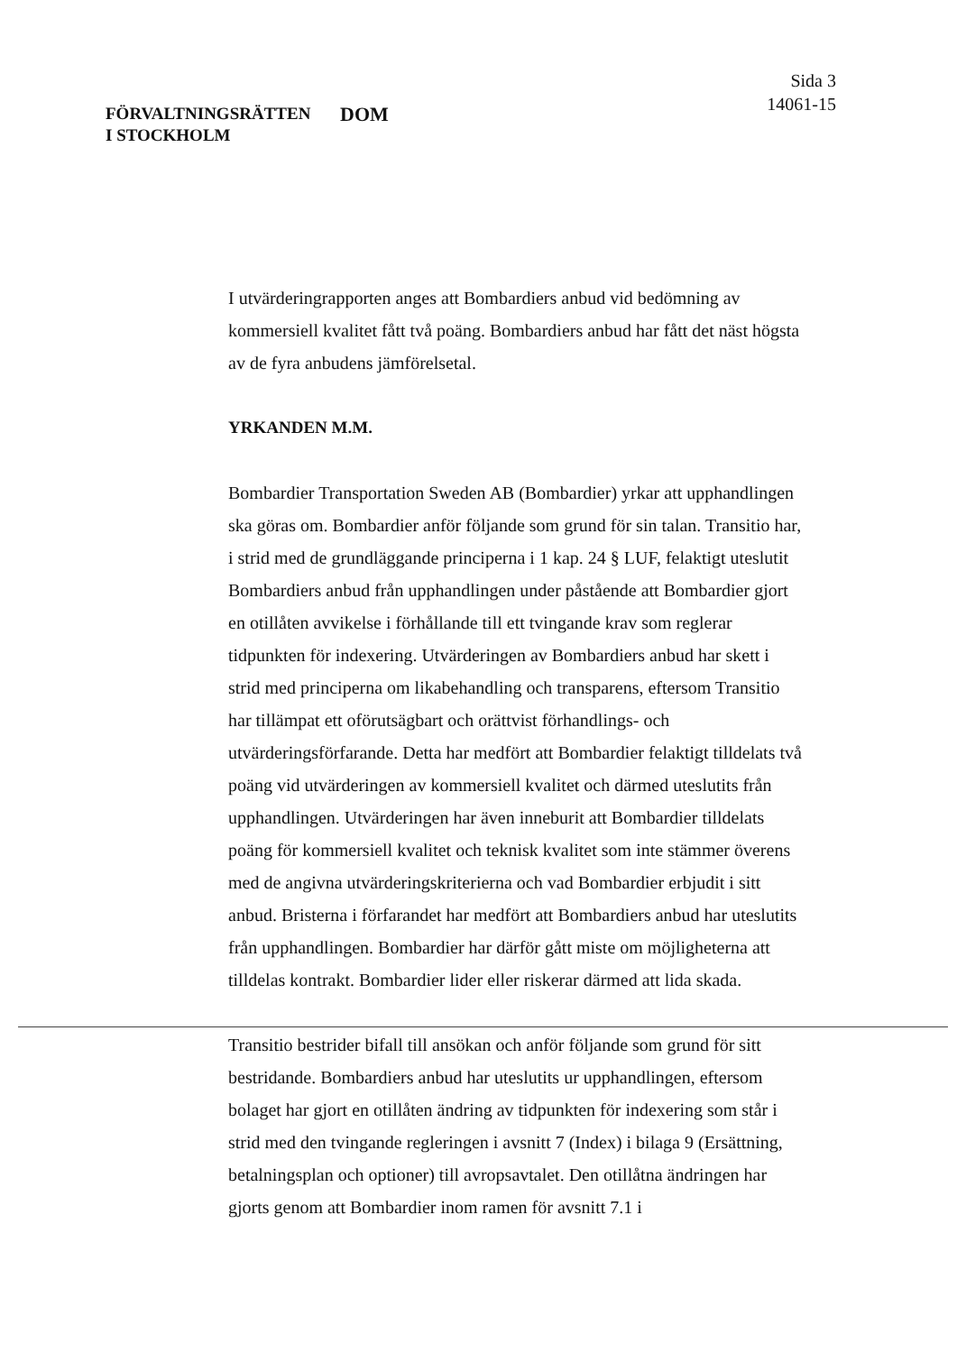FÖRVALTNINGSRÄTTEN
I STOCKHOLM
DOM
Sida 3
14061-15
I utvärderingrapporten anges att Bombardiers anbud vid bedömning av kommersiell kvalitet fått två poäng. Bombardiers anbud har fått det näst högsta av de fyra anbudens jämförelsetal.
YRKANDEN M.M.
Bombardier Transportation Sweden AB (Bombardier) yrkar att upphandlingen ska göras om. Bombardier anför följande som grund för sin talan. Transitio har, i strid med de grundläggande principerna i 1 kap. 24 § LUF, felaktigt uteslutit Bombardiers anbud från upphandlingen under påstående att Bombardier gjort en otillåten avvikelse i förhållande till ett tvingande krav som reglerar tidpunkten för indexering. Utvärderingen av Bombardiers anbud har skett i strid med principerna om likabehandling och transparens, eftersom Transitio har tillämpat ett oförutsägbart och orättvist förhandlings- och utvärderingsförfarande. Detta har medfört att Bombardier felaktigt tilldelats två poäng vid utvärderingen av kommersiell kvalitet och därmed uteslutits från upphandlingen. Utvärderingen har även inneburit att Bombardier tilldelats poäng för kommersiell kvalitet och teknisk kvalitet som inte stämmer överens med de angivna utvärderingskriterierna och vad Bombardier erbjudit i sitt anbud. Bristerna i förfarandet har medfört att Bombardiers anbud har uteslutits från upphandlingen. Bombardier har därför gått miste om möjligheterna att tilldelas kontrakt. Bombardier lider eller riskerar därmed att lida skada.
Transitio bestrider bifall till ansökan och anför följande som grund för sitt bestridande. Bombardiers anbud har uteslutits ur upphandlingen, eftersom bolaget har gjort en otillåten ändring av tidpunkten för indexering som står i strid med den tvingande regleringen i avsnitt 7 (Index) i bilaga 9 (Ersättning, betalningsplan och optioner) till avropsavtalet. Den otillåtna ändringen har gjorts genom att Bombardier inom ramen för avsnitt 7.1 i